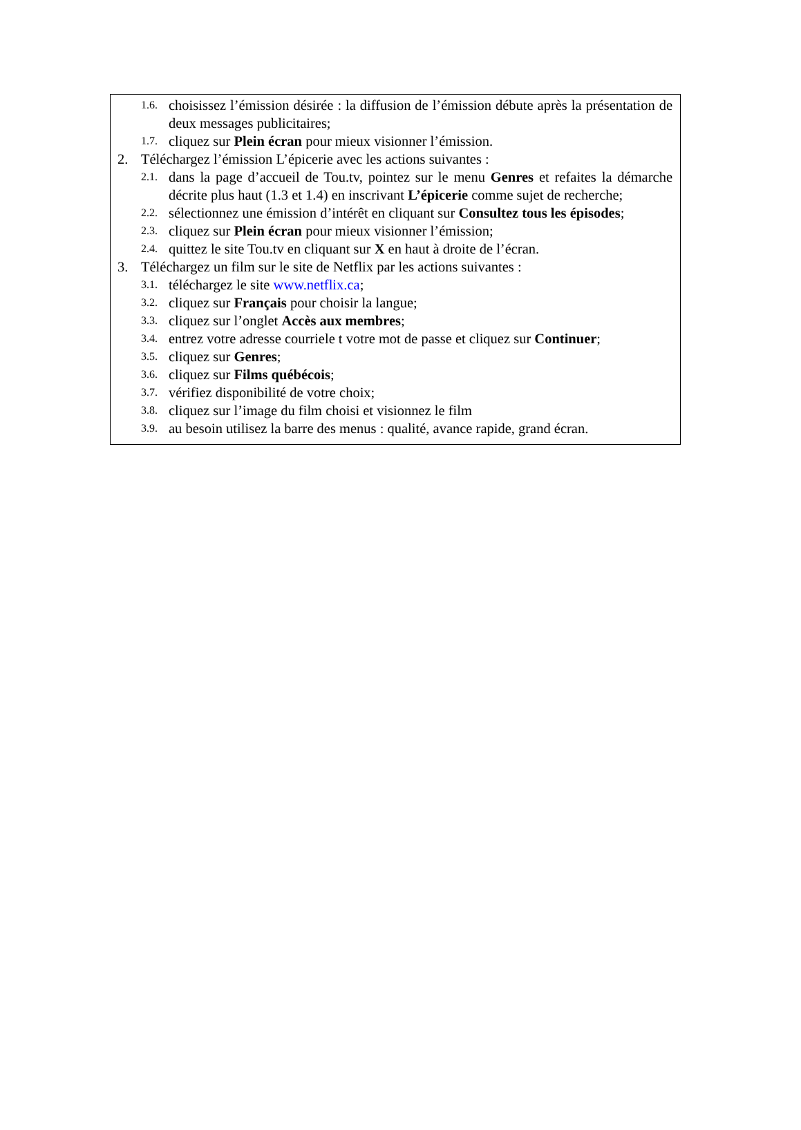1.6. choisissez l’émission désirée : la diffusion de l’émission débute après la présentation de deux messages publicitaires;
1.7. cliquez sur Plein écran pour mieux visionner l’émission.
2. Téléchargez l’émission L’épicerie avec les actions suivantes :
2.1. dans la page d’accueil de Tou.tv, pointez sur le menu Genres et refaites la démarche décrite plus haut (1.3 et 1.4) en inscrivant L’épicerie comme sujet de recherche;
2.2. sélectionnez une émission d’intérêt en cliquant sur Consultez tous les épisodes;
2.3. cliquez sur Plein écran pour mieux visionner l’émission;
2.4. quittez le site Tou.tv en cliquant sur X en haut à droite de l’écran.
3. Téléchargez un film sur le site de Netflix par les actions suivantes :
3.1. téléchargez le site www.netflix.ca;
3.2. cliquez sur Français pour choisir la langue;
3.3. cliquez sur l’onglet Accès aux membres;
3.4. entrez votre adresse courriele t votre mot de passe et cliquez sur Continuer;
3.5. cliquez sur Genres;
3.6. cliquez sur Films québécois;
3.7. vérifiez disponibilité de votre choix;
3.8. cliquez sur l’image du film choisi et visionnez le film
3.9. au besoin utilisez la barre des menus : qualité, avance rapide, grand écran.